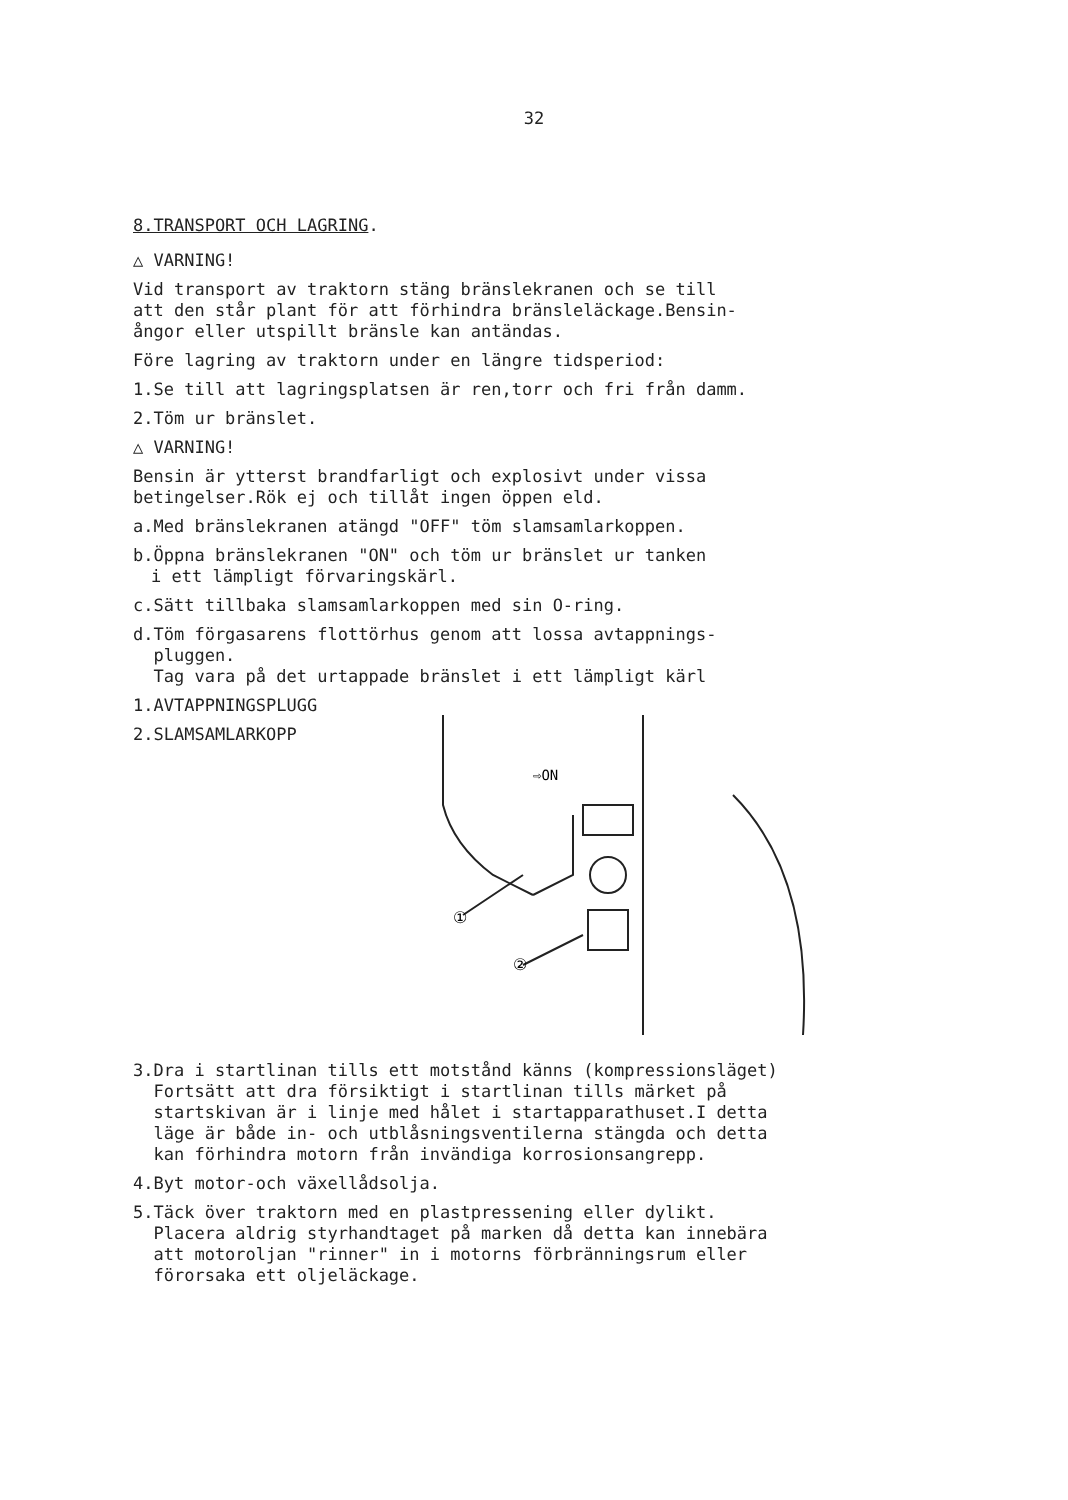32
8.TRANSPORT OCH LAGRING.
△ VARNING!
Vid transport av traktorn stäng bränslekranen och se till
att den står plant för att förhindra bränsleläckage.Bensin-
ångor eller utspillt bränsle kan antändas.
Före lagring av traktorn under en längre tidsperiod:
1.Se till att lagringsplatsen är ren,torr och fri från damm.
2.Töm ur bränslet.
△ VARNING!
Bensin är ytterst brandfarligt och explosivt under vissa
betingelser.Rök ej och tillåt ingen öppen eld.
a.Med bränslekranen atängd "OFF" töm slamsamlarkoppen.
b.Öppna bränslekranen "ON" och töm ur bränslet ur tanken
i ett lämpligt förvaringskärl.
c.Sätt tillbaka slamsamlarkoppen med sin O-ring.
d.Töm förgasarens flottörhus genom att lossa avtappnings-
pluggen.
Tag vara på det urtappade bränslet i ett lämpligt kärl
1.AVTAPPNINGSPLUGG
2.SLAMSAMLARKOPP
⇨ON
①
②
3.Dra i startlinan tills ett motstånd känns (kompressionsläget)
Fortsätt att dra försiktigt i startlinan tills märket på
startskivan är i linje med hålet i startapparathuset.I detta
läge är både in- och utblåsningsventilerna stängda och detta
kan förhindra motorn från invändiga korrosionsangrepp.
4.Byt motor-och växellådsolja.
5.Täck över traktorn med en plastpressening eller dylikt.
Placera aldrig styrhandtaget på marken då detta kan innebära
att motoroljan "rinner" in i motorns förbränningsrum eller
förorsaka ett oljeläckage.